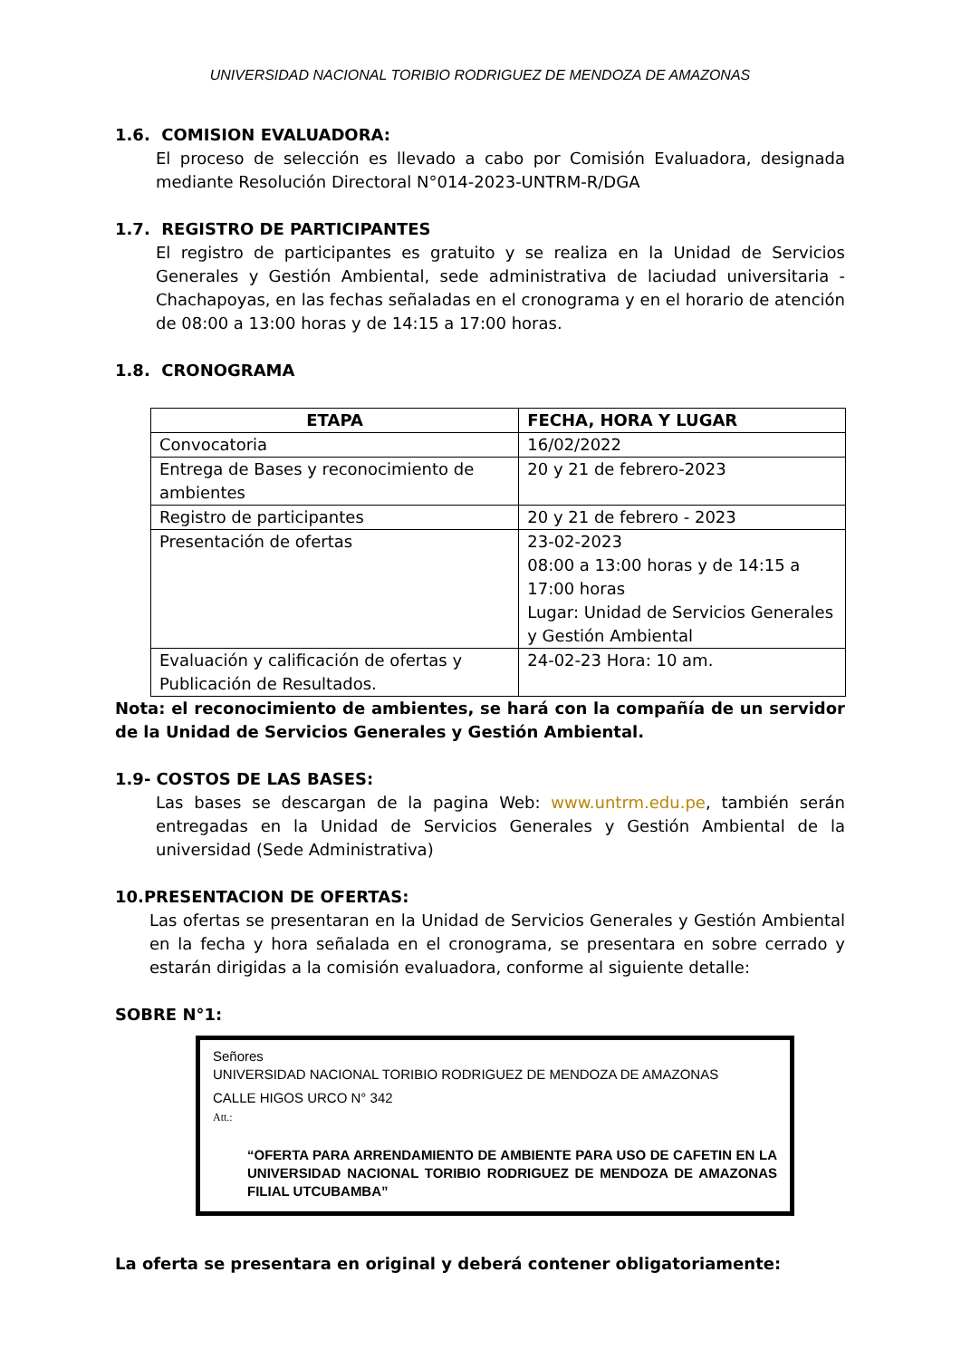UNIVERSIDAD NACIONAL TORIBIO RODRIGUEZ DE MENDOZA DE AMAZONAS
1.6. COMISION EVALUADORA:
El proceso de selección es llevado a cabo por Comisión Evaluadora, designada mediante Resolución Directoral N°014-2023-UNTRM-R/DGA
1.7. REGISTRO DE PARTICIPANTES
El registro de participantes es gratuito y se realiza en la Unidad de Servicios Generales y Gestión Ambiental, sede administrativa de laciudad universitaria - Chachapoyas, en las fechas señaladas en el cronograma y en el horario de atención de 08:00 a 13:00 horas y de 14:15 a 17:00 horas.
1.8. CRONOGRAMA
| ETAPA | FECHA, HORA Y LUGAR |
| --- | --- |
| Convocatoria | 16/02/2022 |
| Entrega de Bases y reconocimiento de ambientes | 20 y 21 de febrero-2023 |
| Registro de participantes | 20 y 21 de febrero - 2023 |
| Presentación de ofertas | 23-02-2023 08:00 a 13:00 horas y de 14:15 a 17:00 horas Lugar: Unidad de Servicios Generales y Gestión Ambiental |
| Evaluación y calificación de ofertas y Publicación de Resultados. | 24-02-23 Hora: 10 am. |
Nota: el reconocimiento de ambientes, se hará con la compañía de un servidor de la Unidad de Servicios Generales y Gestión Ambiental.
1.9- COSTOS DE LAS BASES:
Las bases se descargan de la pagina Web: www.untrm.edu.pe, también serán entregadas en la Unidad de Servicios Generales y Gestión Ambiental de la universidad (Sede Administrativa)
10.PRESENTACION DE OFERTAS:
Las ofertas se presentaran en la Unidad de Servicios Generales y Gestión Ambiental en la fecha y hora señalada en el cronograma, se presentara en sobre cerrado y estarán dirigidas a la comisión evaluadora, conforme al siguiente detalle:
SOBRE N°1:
Señores
UNIVERSIDAD NACIONAL TORIBIO RODRIGUEZ DE MENDOZA DE AMAZONAS
CALLE HIGOS URCO N° 342
Att.:
“OFERTA PARA ARRENDAMIENTO DE AMBIENTE PARA USO DE CAFETIN EN LA UNIVERSIDAD NACIONAL TORIBIO RODRIGUEZ DE MENDOZA DE AMAZONAS FILIAL UTCUBAMBA”
La oferta se presentara en original y deberá contener obligatoriamente: